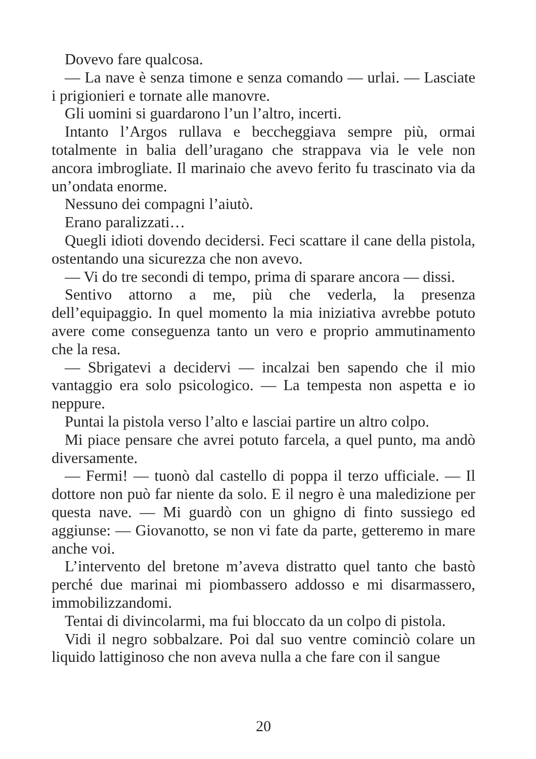Dovevo fare qualcosa.
— La nave è senza timone e senza comando — urlai. — Lasciate i prigionieri e tornate alle manovre.
Gli uomini si guardarono l’un l’altro, incerti.
Intanto l’Argos rullava e beccheggiava sempre più, ormai totalmente in balia dell’uragano che strappava via le vele non ancora imbrogliate. Il marinaio che avevo ferito fu trascinato via da un’ondata enorme.
Nessuno dei compagni l’aiutò.
Erano paralizzati…
Quegli idioti dovendo decidersi. Feci scattare il cane della pistola, ostentando una sicurezza che non avevo.
— Vi do tre secondi di tempo, prima di sparare ancora — dissi.
Sentivo attorno a me, più che vederla, la presenza dell’equipaggio. In quel momento la mia iniziativa avrebbe potuto avere come conseguenza tanto un vero e proprio ammutinamento che la resa.
— Sbrigatevi a decidervi — incalzai ben sapendo che il mio vantaggio era solo psicologico. — La tempesta non aspetta e io neppure.
Puntai la pistola verso l’alto e lasciai partire un altro colpo.
Mi piace pensare che avrei potuto farcela, a quel punto, ma andò diversamente.
— Fermi! — tuonò dal castello di poppa il terzo ufficiale. — Il dottore non può far niente da solo. E il negro è una maledizione per questa nave. — Mi guardò con un ghigno di finto sussiego ed aggiunse: — Giovanotto, se non vi fate da parte, getteremo in mare anche voi.
L’intervento del bretone m’aveva distratto quel tanto che bastò perché due marinai mi piombassero addosso e mi disarmassero, immobilizzandomi.
Tentai di divincolarmi, ma fui bloccato da un colpo di pistola.
Vidi il negro sobbalzare. Poi dal suo ventre cominciò colare un liquido lattiginoso che non aveva nulla a che fare con il sangue
20